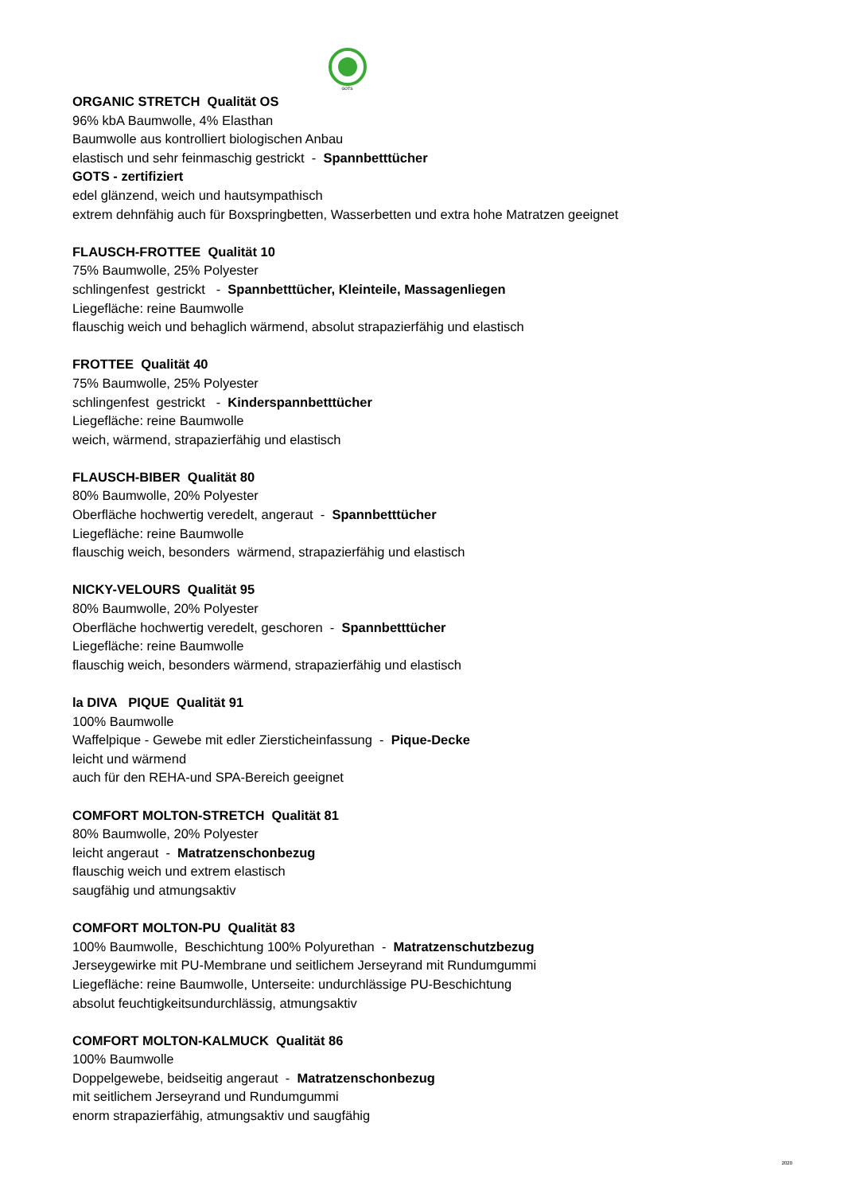GOTS
ORGANIC STRETCH Qualität OS
96% kbA Baumwolle, 4% Elasthan
Baumwolle aus kontrolliert biologischen Anbau
elastisch und sehr feinmaschig gestrickt - Spannbetttücher
GOTS - zertifiziert
edel glänzend, weich und hautsympathisch
extrem dehnfähig auch für Boxspringbetten, Wasserbetten und extra hohe Matratzen geeignet
FLAUSCH-FROTTEE Qualität 10
75% Baumwolle, 25% Polyester
schlingenfest gestrickt - Spannbetttücher, Kleinteile, Massagenliegen
Liegefläche: reine Baumwolle
flauschig weich und behaglich wärmend, absolut strapazierfähig und elastisch
FROTTEE Qualität 40
75% Baumwolle, 25% Polyester
schlingenfest gestrickt - Kinderspannbetttücher
Liegefläche: reine Baumwolle
weich, wärmend, strapazierfähig und elastisch
FLAUSCH-BIBER Qualität 80
80% Baumwolle, 20% Polyester
Oberfläche hochwertig veredelt, angeraut - Spannbetttücher
Liegefläche: reine Baumwolle
flauschig weich, besonders wärmend, strapazierfähig und elastisch
NICKY-VELOURS Qualität 95
80% Baumwolle, 20% Polyester
Oberfläche hochwertig veredelt, geschoren - Spannbetttücher
Liegefläche: reine Baumwolle
flauschig weich, besonders wärmend, strapazierfähig und elastisch
la DIVA PIQUE Qualität 91
100% Baumwolle
Waffelpique - Gewebe mit edler Ziersticheinfassung - Pique-Decke
leicht und wärmend
auch für den REHA-und SPA-Bereich geeignet
COMFORT MOLTON-STRETCH Qualität 81
80% Baumwolle, 20% Polyester
leicht angeraut - Matratzenschonbezug
flauschig weich und extrem elastisch
saugfähig und atmungsaktiv
COMFORT MOLTON-PU Qualität 83
100% Baumwolle, Beschichtung 100% Polyurethan - Matratzenschutzbezug
Jerseygewirke mit PU-Membrane und seitlichem Jerseyrand mit Rundumgummi
Liegefläche: reine Baumwolle, Unterseite: undurchlässige PU-Beschichtung
absolut feuchtigkeitsundurchlässig, atmungsaktiv
COMFORT MOLTON-KALMUCK Qualität 86
100% Baumwolle
Doppelgewebe, beidseitig angeraut - Matratzenschonbezug
mit seitlichem Jerseyrand und Rundumgummi
enorm strapazierfähig, atmungsaktiv und saugfähig
2020